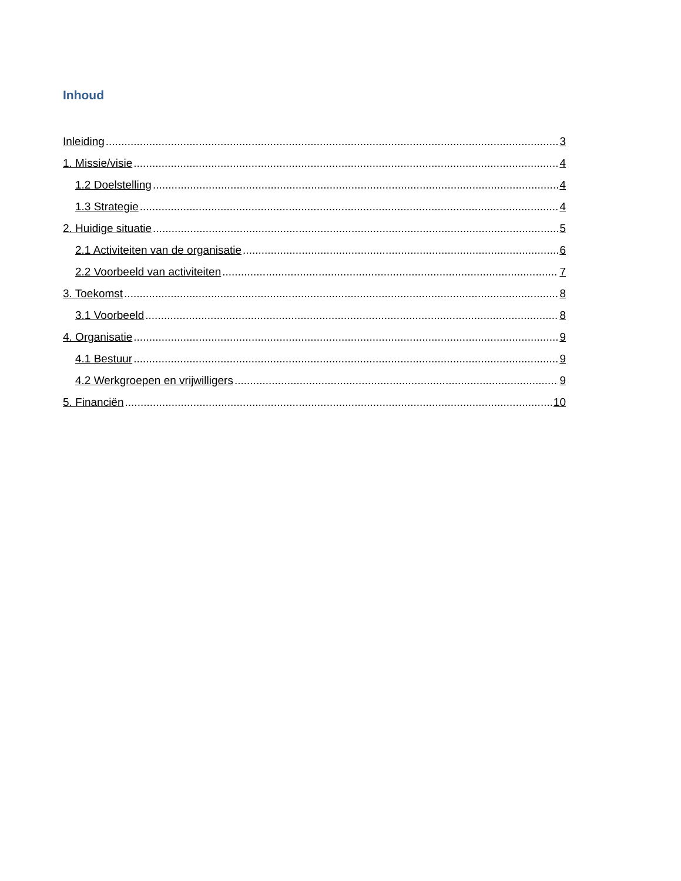Inhoud
Inleiding 3
1. Missie/visie 4
1.2 Doelstelling 4
1.3 Strategie 4
2. Huidige situatie 5
2.1 Activiteiten van de organisatie 6
2.2 Voorbeeld van activiteiten 7
3. Toekomst 8
3.1 Voorbeeld 8
4. Organisatie 9
4.1 Bestuur 9
4.2 Werkgroepen en vrijwilligers 9
5. Financiën 10